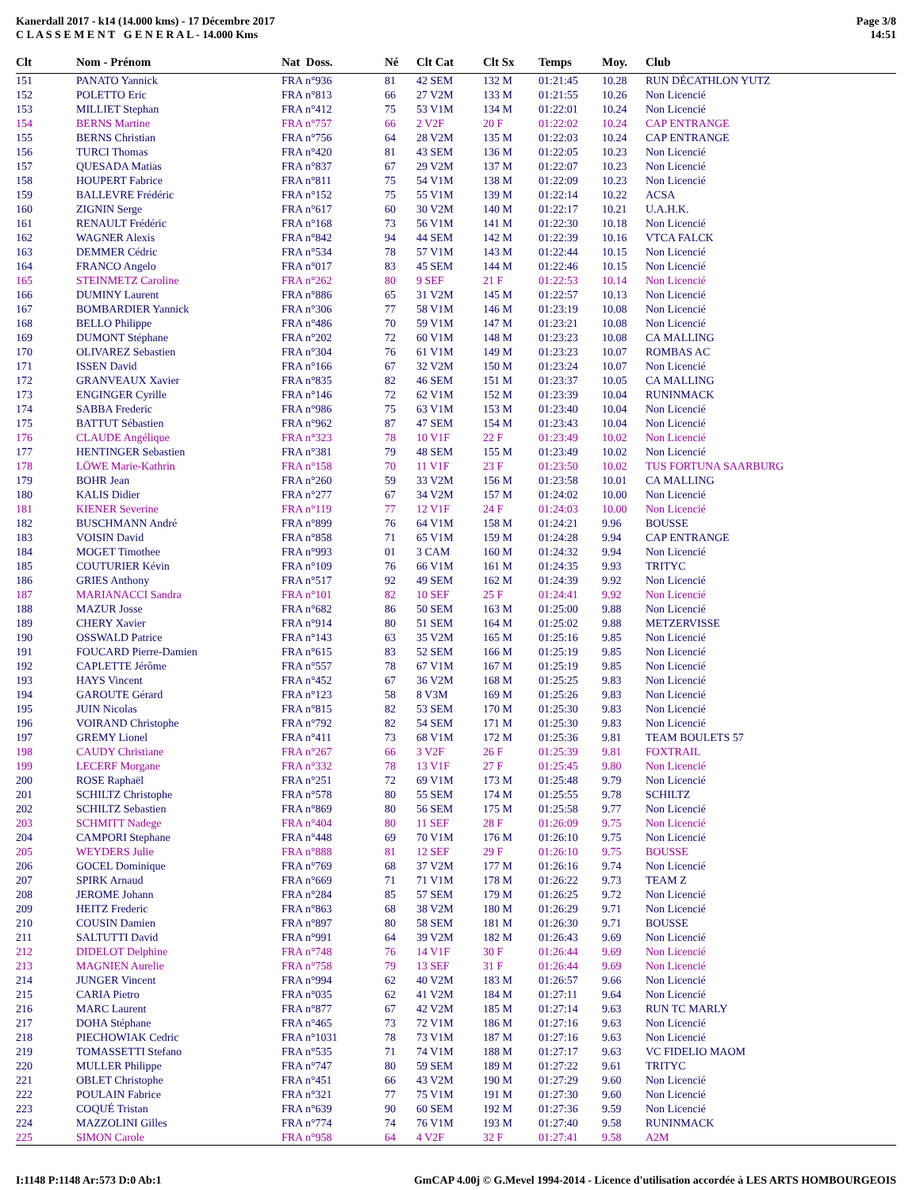Kanerdall 2017 - k14 (14.000 kms) - 17 Décembre 2017
C L A S S E M E N T G E N E R A L - 14.000 Kms
Page 3/8
14:51
| Clt | Nom - Prénom | Nat Doss. | Né | Clt Cat | Clt Sx | Temps | Moy. | Club |
| --- | --- | --- | --- | --- | --- | --- | --- | --- |
| 151 | PANATO Yannick | FRA n°936 | 81 | 42 SEM | 132 M | 01:21:45 | 10.28 | RUN DÉCATHLON YUTZ |
| 152 | POLETTO Eric | FRA n°813 | 66 | 27 V2M | 133 M | 01:21:55 | 10.26 | Non Licencié |
| 153 | MILLIET Stephan | FRA n°412 | 75 | 53 V1M | 134 M | 01:22:01 | 10.24 | Non Licencié |
| 154 | BERNS Martine | FRA n°757 | 66 | 2 V2F | 20 F | 01:22:02 | 10.24 | CAP ENTRANGE |
| 155 | BERNS Christian | FRA n°756 | 64 | 28 V2M | 135 M | 01:22:03 | 10.24 | CAP ENTRANGE |
| 156 | TURCI Thomas | FRA n°420 | 81 | 43 SEM | 136 M | 01:22:05 | 10.23 | Non Licencié |
| 157 | QUESADA Matias | FRA n°837 | 67 | 29 V2M | 137 M | 01:22:07 | 10.23 | Non Licencié |
| 158 | HOUPERT Fabrice | FRA n°811 | 75 | 54 V1M | 138 M | 01:22:09 | 10.23 | Non Licencié |
| 159 | BALLEVRE Frédéric | FRA n°152 | 75 | 55 V1M | 139 M | 01:22:14 | 10.22 | ACSA |
| 160 | ZIGNIN Serge | FRA n°617 | 60 | 30 V2M | 140 M | 01:22:17 | 10.21 | U.A.H.K. |
| 161 | RENAULT Frédéric | FRA n°168 | 73 | 56 V1M | 141 M | 01:22:30 | 10.18 | Non Licencié |
| 162 | WAGNER Alexis | FRA n°842 | 94 | 44 SEM | 142 M | 01:22:39 | 10.16 | VTCA FALCK |
| 163 | DEMMER Cédric | FRA n°534 | 78 | 57 V1M | 143 M | 01:22:44 | 10.15 | Non Licencié |
| 164 | FRANCO Angelo | FRA n°017 | 83 | 45 SEM | 144 M | 01:22:46 | 10.15 | Non Licencié |
| 165 | STEINMETZ Caroline | FRA n°262 | 80 | 9 SEF | 21 F | 01:22:53 | 10.14 | Non Licencié |
| 166 | DUMINY Laurent | FRA n°886 | 65 | 31 V2M | 145 M | 01:22:57 | 10.13 | Non Licencié |
| 167 | BOMBARDIER Yannick | FRA n°306 | 77 | 58 V1M | 146 M | 01:23:19 | 10.08 | Non Licencié |
| 168 | BELLO Philippe | FRA n°486 | 70 | 59 V1M | 147 M | 01:23:21 | 10.08 | Non Licencié |
| 169 | DUMONT Stéphane | FRA n°202 | 72 | 60 V1M | 148 M | 01:23:23 | 10.08 | CA MALLING |
| 170 | OLIVAREZ Sebastien | FRA n°304 | 76 | 61 V1M | 149 M | 01:23:23 | 10.07 | ROMBAS AC |
| 171 | ISSEN David | FRA n°166 | 67 | 32 V2M | 150 M | 01:23:24 | 10.07 | Non Licencié |
| 172 | GRANVEAUX Xavier | FRA n°835 | 82 | 46 SEM | 151 M | 01:23:37 | 10.05 | CA MALLING |
| 173 | ENGINGER Cyrille | FRA n°146 | 72 | 62 V1M | 152 M | 01:23:39 | 10.04 | RUNINMACK |
| 174 | SABBA Frederic | FRA n°986 | 75 | 63 V1M | 153 M | 01:23:40 | 10.04 | Non Licencié |
| 175 | BATTUT Sébastien | FRA n°962 | 87 | 47 SEM | 154 M | 01:23:43 | 10.04 | Non Licencié |
| 176 | CLAUDE Angélique | FRA n°323 | 78 | 10 V1F | 22 F | 01:23:49 | 10.02 | Non Licencié |
| 177 | HENTINGER Sebastien | FRA n°381 | 79 | 48 SEM | 155 M | 01:23:49 | 10.02 | Non Licencié |
| 178 | LÖWE Marie-Kathrin | FRA n°158 | 70 | 11 V1F | 23 F | 01:23:50 | 10.02 | TUS FORTUNA SAARBURG |
| 179 | BOHR Jean | FRA n°260 | 59 | 33 V2M | 156 M | 01:23:58 | 10.01 | CA MALLING |
| 180 | KALIS Didier | FRA n°277 | 67 | 34 V2M | 157 M | 01:24:02 | 10.00 | Non Licencié |
| 181 | KIENER Severine | FRA n°119 | 77 | 12 V1F | 24 F | 01:24:03 | 10.00 | Non Licencié |
| 182 | BUSCHMANN André | FRA n°899 | 76 | 64 V1M | 158 M | 01:24:21 | 9.96 | BOUSSE |
| 183 | VOISIN David | FRA n°858 | 71 | 65 V1M | 159 M | 01:24:28 | 9.94 | CAP ENTRANGE |
| 184 | MOGET Timothee | FRA n°993 | 01 | 3 CAM | 160 M | 01:24:32 | 9.94 | Non Licencié |
| 185 | COUTURIER Kévin | FRA n°109 | 76 | 66 V1M | 161 M | 01:24:35 | 9.93 | TRITYC |
| 186 | GRIES Anthony | FRA n°517 | 92 | 49 SEM | 162 M | 01:24:39 | 9.92 | Non Licencié |
| 187 | MARIANACCI Sandra | FRA n°101 | 82 | 10 SEF | 25 F | 01:24:41 | 9.92 | Non Licencié |
| 188 | MAZUR Josse | FRA n°682 | 86 | 50 SEM | 163 M | 01:25:00 | 9.88 | Non Licencié |
| 189 | CHERY Xavier | FRA n°914 | 80 | 51 SEM | 164 M | 01:25:02 | 9.88 | METZERVISSE |
| 190 | OSSWALD Patrice | FRA n°143 | 63 | 35 V2M | 165 M | 01:25:16 | 9.85 | Non Licencié |
| 191 | FOUCARD Pierre-Damien | FRA n°615 | 83 | 52 SEM | 166 M | 01:25:19 | 9.85 | Non Licencié |
| 192 | CAPLETTE Jérôme | FRA n°557 | 78 | 67 V1M | 167 M | 01:25:19 | 9.85 | Non Licencié |
| 193 | HAYS Vincent | FRA n°452 | 67 | 36 V2M | 168 M | 01:25:25 | 9.83 | Non Licencié |
| 194 | GAROUTE Gérard | FRA n°123 | 58 | 8 V3M | 169 M | 01:25:26 | 9.83 | Non Licencié |
| 195 | JUIN Nicolas | FRA n°815 | 82 | 53 SEM | 170 M | 01:25:30 | 9.83 | Non Licencié |
| 196 | VOIRAND Christophe | FRA n°792 | 82 | 54 SEM | 171 M | 01:25:30 | 9.83 | Non Licencié |
| 197 | GREMY Lionel | FRA n°411 | 73 | 68 V1M | 172 M | 01:25:36 | 9.81 | TEAM BOULETS 57 |
| 198 | CAUDY Christiane | FRA n°267 | 66 | 3 V2F | 26 F | 01:25:39 | 9.81 | FOXTRAIL |
| 199 | LECERF Morgane | FRA n°332 | 78 | 13 V1F | 27 F | 01:25:45 | 9.80 | Non Licencié |
| 200 | ROSE Raphaël | FRA n°251 | 72 | 69 V1M | 173 M | 01:25:48 | 9.79 | Non Licencié |
| 201 | SCHILTZ Christophe | FRA n°578 | 80 | 55 SEM | 174 M | 01:25:55 | 9.78 | SCHILTZ |
| 202 | SCHILTZ Sebastien | FRA n°869 | 80 | 56 SEM | 175 M | 01:25:58 | 9.77 | Non Licencié |
| 203 | SCHMITT Nadege | FRA n°404 | 80 | 11 SEF | 28 F | 01:26:09 | 9.75 | Non Licencié |
| 204 | CAMPORI Stephane | FRA n°448 | 69 | 70 V1M | 176 M | 01:26:10 | 9.75 | Non Licencié |
| 205 | WEYDERS Julie | FRA n°888 | 81 | 12 SEF | 29 F | 01:26:10 | 9.75 | BOUSSE |
| 206 | GOCEL Dominique | FRA n°769 | 68 | 37 V2M | 177 M | 01:26:16 | 9.74 | Non Licencié |
| 207 | SPIRK Arnaud | FRA n°669 | 71 | 71 V1M | 178 M | 01:26:22 | 9.73 | TEAM Z |
| 208 | JEROME Johann | FRA n°284 | 85 | 57 SEM | 179 M | 01:26:25 | 9.72 | Non Licencié |
| 209 | HEITZ Frederic | FRA n°863 | 68 | 38 V2M | 180 M | 01:26:29 | 9.71 | Non Licencié |
| 210 | COUSIN Damien | FRA n°897 | 80 | 58 SEM | 181 M | 01:26:30 | 9.71 | BOUSSE |
| 211 | SALTUTTI David | FRA n°991 | 64 | 39 V2M | 182 M | 01:26:43 | 9.69 | Non Licencié |
| 212 | DIDELOT Delphine | FRA n°748 | 76 | 14 V1F | 30 F | 01:26:44 | 9.69 | Non Licencié |
| 213 | MAGNIEN Aurelie | FRA n°758 | 79 | 13 SEF | 31 F | 01:26:44 | 9.69 | Non Licencié |
| 214 | JUNGER Vincent | FRA n°994 | 62 | 40 V2M | 183 M | 01:26:57 | 9.66 | Non Licencié |
| 215 | CARIA Pietro | FRA n°035 | 62 | 41 V2M | 184 M | 01:27:11 | 9.64 | Non Licencié |
| 216 | MARC Laurent | FRA n°877 | 67 | 42 V2M | 185 M | 01:27:14 | 9.63 | RUN TC MARLY |
| 217 | DOHA Stéphane | FRA n°465 | 73 | 72 V1M | 186 M | 01:27:16 | 9.63 | Non Licencié |
| 218 | PIECHOWIAK Cedric | FRA n°1031 | 78 | 73 V1M | 187 M | 01:27:16 | 9.63 | Non Licencié |
| 219 | TOMASSETTI Stefano | FRA n°535 | 71 | 74 V1M | 188 M | 01:27:17 | 9.63 | VC FIDELIO MAOM |
| 220 | MULLER Philippe | FRA n°747 | 80 | 59 SEM | 189 M | 01:27:22 | 9.61 | TRITYC |
| 221 | OBLET Christophe | FRA n°451 | 66 | 43 V2M | 190 M | 01:27:29 | 9.60 | Non Licencié |
| 222 | POULAIN Fabrice | FRA n°321 | 77 | 75 V1M | 191 M | 01:27:30 | 9.60 | Non Licencié |
| 223 | COQUÉ Tristan | FRA n°639 | 90 | 60 SEM | 192 M | 01:27:36 | 9.59 | Non Licencié |
| 224 | MAZZOLINI Gilles | FRA n°774 | 74 | 76 V1M | 193 M | 01:27:40 | 9.58 | RUNINMACK |
| 225 | SIMON Carole | FRA n°958 | 64 | 4 V2F | 32 F | 01:27:41 | 9.58 | A2M |
I:1148 P:1148 Ar:573 D:0 Ab:1 GmCAP 4.00j © G.Mevel 1994-2014 - Licence d'utilisation accordée à LES ARTS HOMBOURGEOIS